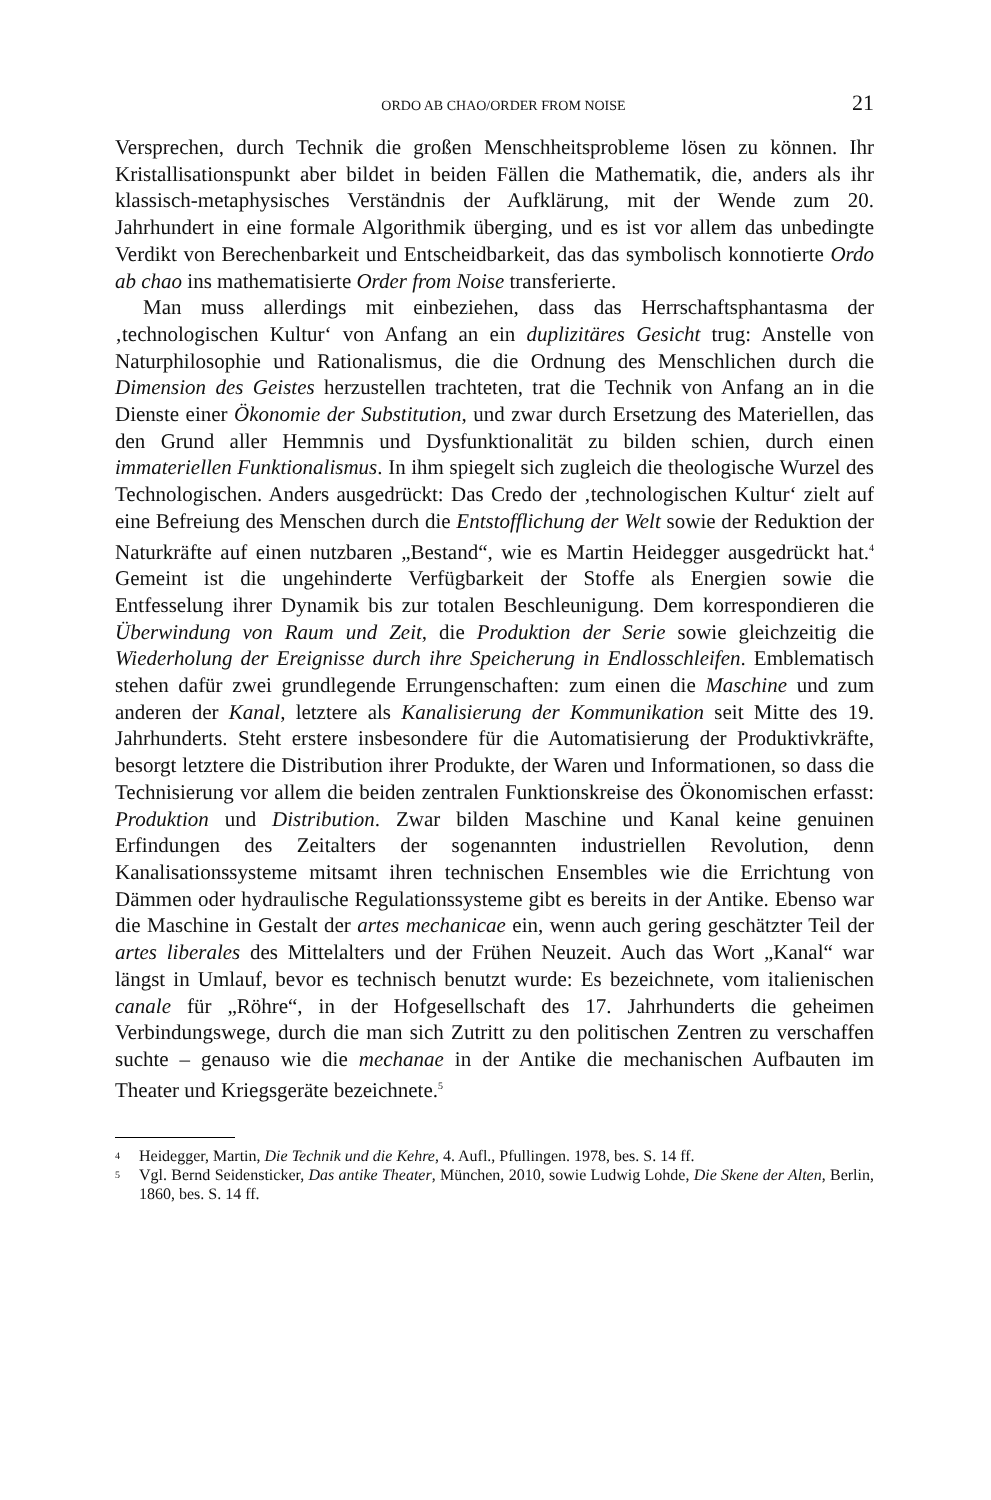ORDO AB CHAO/ORDER FROM NOISE 21
Versprechen, durch Technik die großen Menschheitsprobleme lösen zu kön­nen. Ihr Kristallisationspunkt aber bildet in beiden Fällen die Mathematik, die, anders als ihr klassisch-metaphysisches Verständnis der Aufklärung, mit der Wende zum 20. Jahrhundert in eine formale Algorithmik überging, und es ist vor allem das unbedingte Verdikt von Berechenbarkeit und Entscheidbarkeit, das das symbolisch konnotierte Ordo ab chao ins mathematisierte Order from Noise transferierte.
Man muss allerdings mit einbeziehen, dass das Herrschaftsphantasma der ‚technologischen Kultur‘ von Anfang an ein duplizitäres Gesicht trug: Anstel­le von Naturphilosophie und Rationalismus, die die Ordnung des Menschli­chen durch die Dimension des Geistes herzustellen trachteten, trat die Technik von Anfang an in die Dienste einer Ökonomie der Substitution, und zwar durch Ersetzung des Materiellen, das den Grund aller Hemmnis und Dysfunk­tionalität zu bilden schien, durch einen immateriellen Funktionalismus. In ihm spiegelt sich zugleich die theologische Wurzel des Technologischen. Anders ausgedrückt: Das Credo der ‚technologischen Kultur‘ zielt auf eine Befreiung des Menschen durch die Entstofflichung der Welt sowie der Reduktion der Na­turkräfte auf einen nutzbaren „Bestand“, wie es Martin Heidegger ausgedrückt hat.<sup>4</sup> Gemeint ist die ungehinderte Verfügbarkeit der Stoffe als Energien sowie die Entfesselung ihrer Dynamik bis zur totalen Beschleunigung. Dem korres­pondieren die Überwindung von Raum und Zeit, die Produktion der Serie so­wie gleichzeitig die Wiederholung der Ereignisse durch ihre Speicherung in Endlosschleifen. Emblematisch stehen dafür zwei grundlegende Errungen­schaften: zum einen die Maschine und zum anderen der Kanal, letztere als Ka­nalisierung der Kommunikation seit Mitte des 19. Jahrhunderts. Steht erstere insbesondere für die Automatisierung der Produktivkräfte, besorgt letztere die Distribution ihrer Produkte, der Waren und Informationen, so dass die Techni­sierung vor allem die beiden zentralen Funktionskreise des Ökonomischen er­fasst: Produktion und Distribution. Zwar bilden Maschine und Kanal keine ge­nuinen Erfindungen des Zeitalters der sogenannten industriellen Revolution, denn Kanalisationssysteme mitsamt ihren technischen Ensembles wie die Er­richtung von Dämmen oder hydraulische Regulationssysteme gibt es bereits in der Antike. Ebenso war die Maschine in Gestalt der artes mechanicae ein, wenn auch gering geschätzter Teil der artes liberales des Mittelalters und der Frühen Neuzeit. Auch das Wort „Kanal“ war längst in Umlauf, bevor es tech­nisch benutzt wurde: Es bezeichnete, vom italienischen canale für „Röhre“, in der Hofgesellschaft des 17. Jahrhunderts die geheimen Verbindungswege, durch die man sich Zutritt zu den politischen Zentren zu verschaffen suchte – genauso wie die mechanae in der Antike die mechanischen Aufbauten im The­ater und Kriegsgeräte bezeichnete.<sup>5</sup>
4 Heidegger, Martin, Die Technik und die Kehre, 4. Aufl., Pfullingen. 1978, bes. S. 14 ff.
5 Vgl. Bernd Seidensticker, Das antike Theater, München, 2010, sowie Ludwig Lohde, Die Skene der Alten, Berlin, 1860, bes. S. 14 ff.